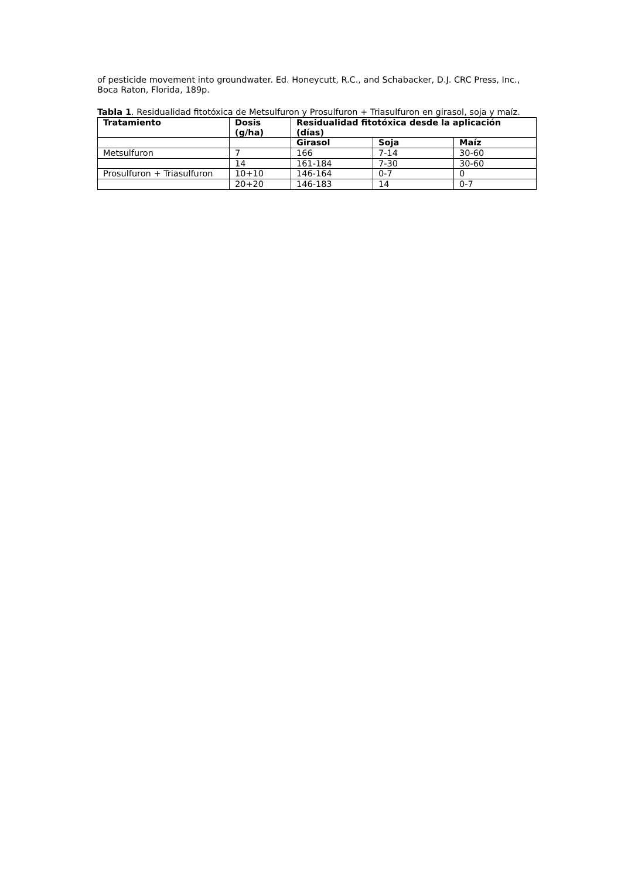of pesticide movement into groundwater. Ed. Honeycutt, R.C., and Schabacker, D.J. CRC Press, Inc., Boca Raton, Florida, 189p.
Tabla 1. Residualidad fitotóxica de Metsulfuron y Prosulfuron + Triasulfuron en girasol, soja y maíz.
| Tratamiento | Dosis (g/ha) | Residualidad fitotóxica desde la aplicación (días) | | |
| --- | --- | --- | --- | --- |
| | | Girasol | Soja | Maíz |
| Metsulfuron | 7 | 166 | 7-14 | 30-60 |
| | 14 | 161-184 | 7-30 | 30-60 |
| Prosulfuron + Triasulfuron | 10+10 | 146-164 | 0-7 | 0 |
| | 20+20 | 146-183 | 14 | 0-7 |